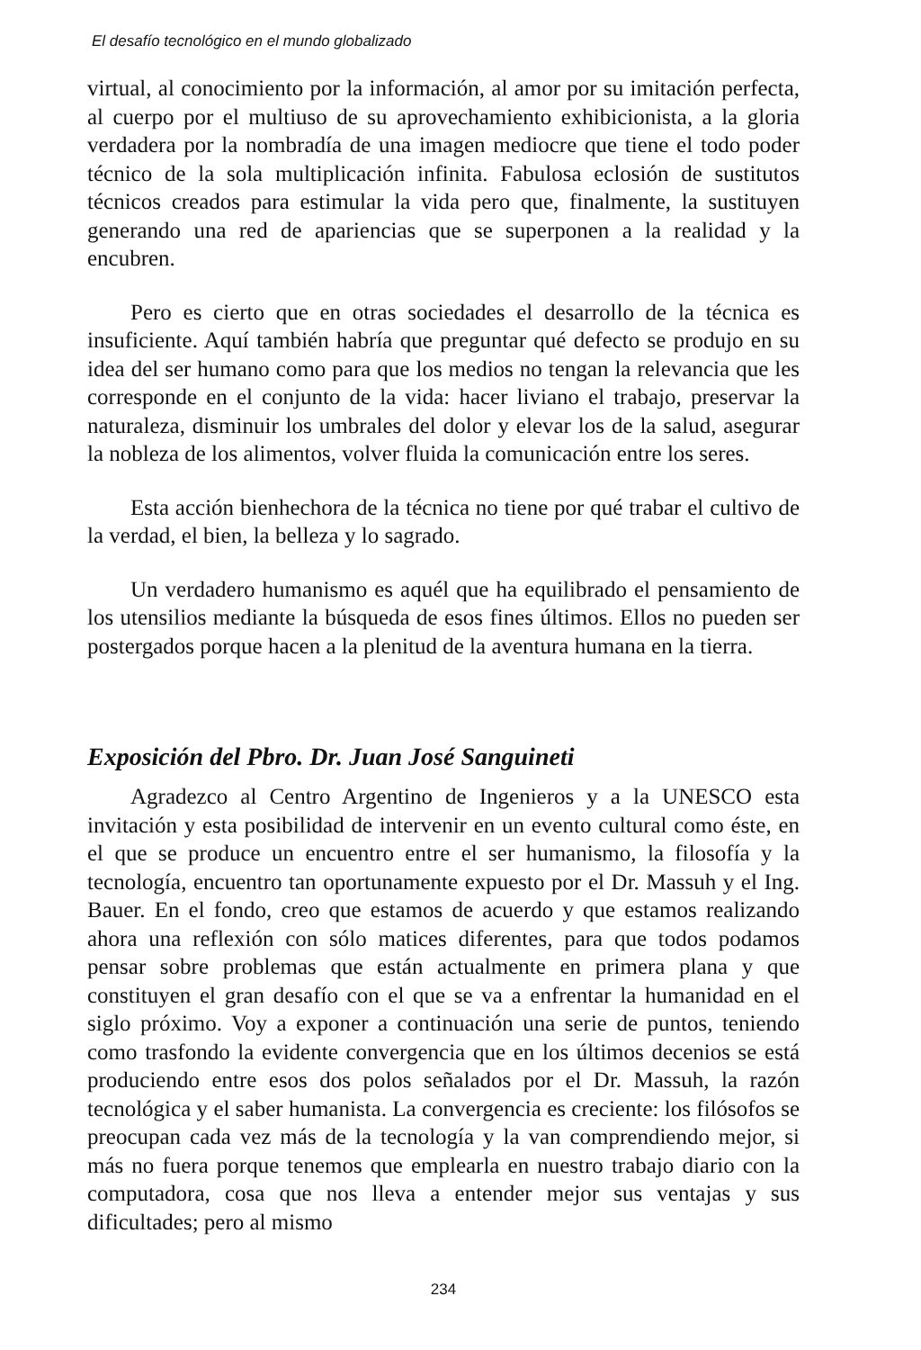El desafío tecnológico en el mundo globalizado
virtual, al conocimiento por la información, al amor por su imitación perfecta, al cuerpo por el multiuso de su aprovechamiento exhibicionista, a la gloria verdadera por la nombradía de una imagen mediocre que tiene el todo poder técnico de la sola multiplicación infinita. Fabulosa eclosión de sustitutos técnicos creados para estimular la vida pero que, finalmente, la sustituyen generando una red de apariencias que se superponen a la realidad y la encubren.
Pero es cierto que en otras sociedades el desarrollo de la técnica es insuficiente. Aquí también habría que preguntar qué defecto se produjo en su idea del ser humano como para que los medios no tengan la relevancia que les corresponde en el conjunto de la vida: hacer liviano el trabajo, preservar la naturaleza, disminuir los umbrales del dolor y elevar los de la salud, asegurar la nobleza de los alimentos, volver fluida la comunicación entre los seres.
Esta acción bienhechora de la técnica no tiene por qué trabar el cultivo de la verdad, el bien, la belleza y lo sagrado.
Un verdadero humanismo es aquél que ha equilibrado el pensamiento de los utensilios mediante la búsqueda de esos fines últimos. Ellos no pueden ser postergados porque hacen a la plenitud de la aventura humana en la tierra.
Exposición del Pbro. Dr. Juan José Sanguineti
Agradezco al Centro Argentino de Ingenieros y a la UNESCO esta invitación y esta posibilidad de intervenir en un evento cultural como éste, en el que se produce un encuentro entre el ser humanismo, la filosofía y la tecnología, encuentro tan oportunamente expuesto por el Dr. Massuh y el Ing. Bauer. En el fondo, creo que estamos de acuerdo y que estamos realizando ahora una reflexión con sólo matices diferentes, para que todos podamos pensar sobre problemas que están actualmente en primera plana y que constituyen el gran desafío con el que se va a enfrentar la humanidad en el siglo próximo. Voy a exponer a continuación una serie de puntos, teniendo como trasfondo la evidente convergencia que en los últimos decenios se está produciendo entre esos dos polos señalados por el Dr. Massuh, la razón tecnológica y el saber humanista. La convergencia es creciente: los filósofos se preocupan cada vez más de la tecnología y la van comprendiendo mejor, si más no fuera porque tenemos que emplearla en nuestro trabajo diario con la computadora, cosa que nos lleva a entender mejor sus ventajas y sus dificultades; pero al mismo
234